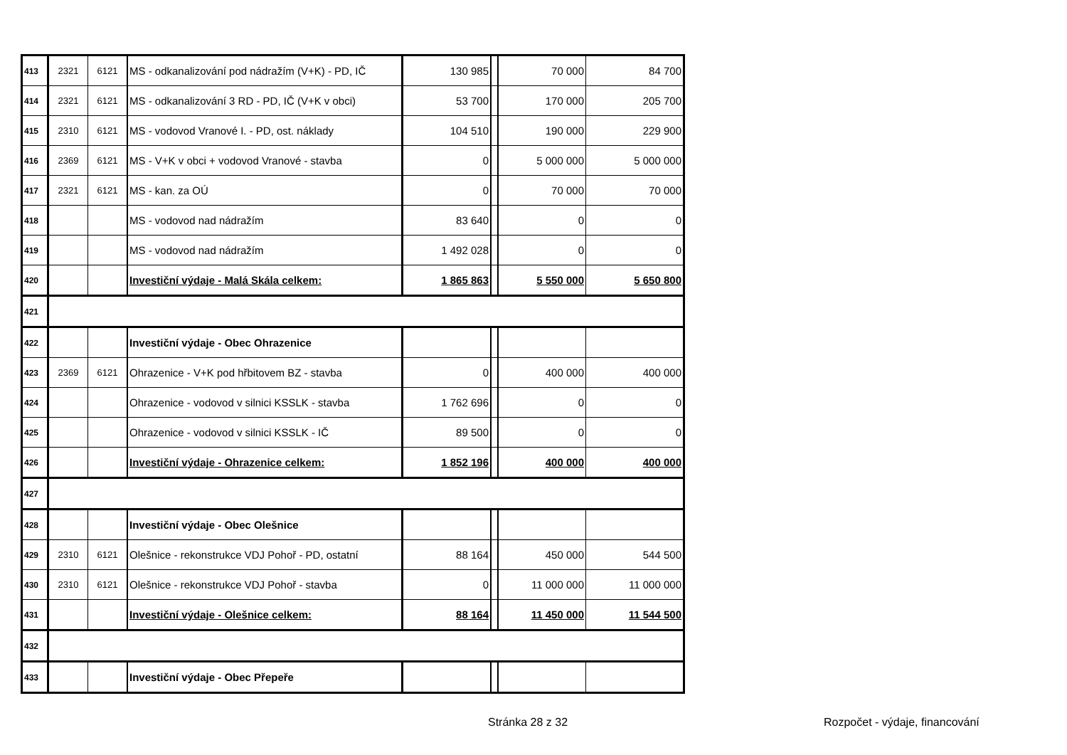| 413 | 2321 | 6121 | MS - odkanalizování pod nádražím (V+K) - PD, IČ | 130 985 | | 70 000 | 84 700 |
| 414 | 2321 | 6121 | MS - odkanalizování 3 RD - PD, IČ (V+K v obci) | 53 700 | | 170 000 | 205 700 |
| 415 | 2310 | 6121 | MS - vodovod Vranové I. - PD, ost. náklady | 104 510 | | 190 000 | 229 900 |
| 416 | 2369 | 6121 | MS - V+K v obci + vodovod Vranové - stavba | 0 | | 5 000 000 | 5 000 000 |
| 417 | 2321 | 6121 | MS - kan. za OÚ | 0 | | 70 000 | 70 000 |
| 418 | | | MS - vodovod nad nádražím | 83 640 | | 0 | 0 |
| 419 | | | MS - vodovod nad nádražím | 1 492 028 | | 0 | 0 |
| 420 | | | Investiční výdaje - Malá Skála celkem: | 1 865 863 | | 5 550 000 | 5 650 800 |
| 421 | | | | | | | |
| 422 | | | Investiční výdaje - Obec Ohrazenice | | | | |
| 423 | 2369 | 6121 | Ohrazenice - V+K pod hřbitovem BZ - stavba | 0 | | 400 000 | 400 000 |
| 424 | | | Ohrazenice - vodovod v silnici KSSLK - stavba | 1 762 696 | | 0 | 0 |
| 425 | | | Ohrazenice - vodovod v silnici KSSLK - IČ | 89 500 | | 0 | 0 |
| 426 | | | Investiční výdaje - Ohrazenice celkem: | 1 852 196 | | 400 000 | 400 000 |
| 427 | | | | | | | |
| 428 | | | Investiční výdaje - Obec Olešnice | | | | |
| 429 | 2310 | 6121 | Olešnice - rekonstrukce VDJ Pohoř - PD, ostatní | 88 164 | | 450 000 | 544 500 |
| 430 | 2310 | 6121 | Olešnice - rekonstrukce VDJ Pohoř - stavba | 0 | | 11 000 000 | 11 000 000 |
| 431 | | | Investiční výdaje - Olešnice celkem: | 88 164 | | 11 450 000 | 11 544 500 |
| 432 | | | | | | | |
| 433 | | | Investiční výdaje - Obec Přepeře | | | | |
Stránka 28 z 32 Rozpočet - výdaje, financování